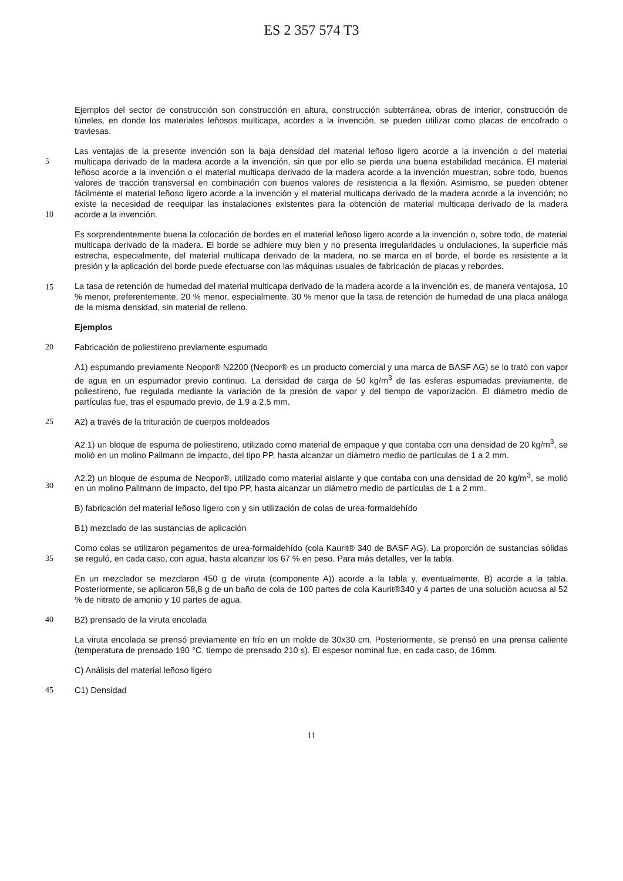ES 2 357 574 T3
Ejemplos del sector de construcción son construcción en altura, construcción subterránea, obras de interior, construcción de túneles, en donde los materiales leñosos multicapa, acordes a la invención, se pueden utilizar como placas de encofrado o traviesas.
Las ventajas de la presente invención son la baja densidad del material leñoso ligero acorde a la invención o del
5
material multicapa derivado de la madera acorde a la invención, sin que por ello se pierda una buena estabilidad mecánica. El material leñoso acorde a la invención o el material multicapa derivado de la madera acorde a la invención muestran, sobre todo, buenos valores de tracción transversal en combinación con buenos valores de resistencia a la flexión. Asimismo, se pueden obtener fácilmente el material leñoso ligero acorde a la invención y el material multicapa derivado de la madera acorde a la invención; no existe la necesidad de reequipar las
10
instalaciones existentes para la obtención de material multicapa derivado de la madera acorde a la invención.
Es sorprendentemente buena la colocación de bordes en el material leñoso ligero acorde a la invención o, sobre todo, de material multicapa derivado de la madera. El borde se adhiere muy bien y no presenta irregularidades u ondulaciones, la superficie más estrecha, especialmente, del material multicapa derivado de la madera, no se marca en el borde, el borde es resistente a la presión y la aplicación del borde puede efectuarse con las máquinas usuales
15
de fabricación de placas y rebordes.
La tasa de retención de humedad del material multicapa derivado de la madera acorde a la invención es, de manera ventajosa, 10 % menor, preferentemente, 20 % menor, especialmente, 30 % menor que la tasa de retención de humedad de una placa análoga de la misma densidad, sin material de relleno.
Ejemplos
20 Fabricación de poliestireno previamente espumado
A1) espumando previamente Neopor® N2200 (Neopor® es un producto comercial y una marca de BASF AG) se lo trató con vapor de agua en un espumador previo continuo. La densidad de carga de 50 kg/m<sup>3</sup> de las esferas espumadas previamente, de poliestireno, fue regulada mediante la variación de la presión de vapor y del tiempo de vaporización. El diámetro medio de partículas fue, tras el espumado previo, de 1,9 a 2,5 mm.
25 A2) a través de la trituración de cuerpos moldeados
A2.1) un bloque de espuma de poliestireno, utilizado como material de empaque y que contaba con una densidad de 20 kg/m<sup>3</sup>, se molió en un molino Pallmann de impacto, del tipo PP, hasta alcanzar un diámetro medio de partículas de 1 a 2 mm.
A2.2) un bloque de espuma de Neopor®, utilizado como material aislante y que contaba con una densidad de 20
30
kg/m<sup>3</sup>, se molió en un molino Pallmann de impacto, del tipo PP, hasta alcanzar un diámetro medio de partículas de 1 a 2 mm.
B) fabricación del material leñoso ligero con y sin utilización de colas de urea-formaldehído
B1) mezclado de las sustancias de aplicación
Como colas se utilizaron pegamentos de urea-formaldehído (cola Kaurit® 340 de BASF AG). La proporción de
35
sustancias sólidas se reguló, en cada caso, con agua, hasta alcanzar los 67 % en peso. Para más detalles, ver la tabla.
En un mezclador se mezclaron 450 g de viruta (componente A)) acorde a la tabla y, eventualmente, B) acorde a la tabla. Posteriormente, se aplicaron 58,8 g de un baño de cola de 100 partes de cola Kaurit®340 y 4 partes de una solución acuosa al 52 % de nitrato de amonio y 10 partes de agua.
40 B2) prensado de la viruta encolada
La viruta encolada se prensó previamente en frío en un molde de 30x30 cm. Posteriormente, se prensó en una prensa caliente (temperatura de prensado 190 °C, tiempo de prensado 210 s). El espesor nominal fue, en cada caso, de 16mm.
C) Análisis del material leñoso ligero
45 C1) Densidad
11